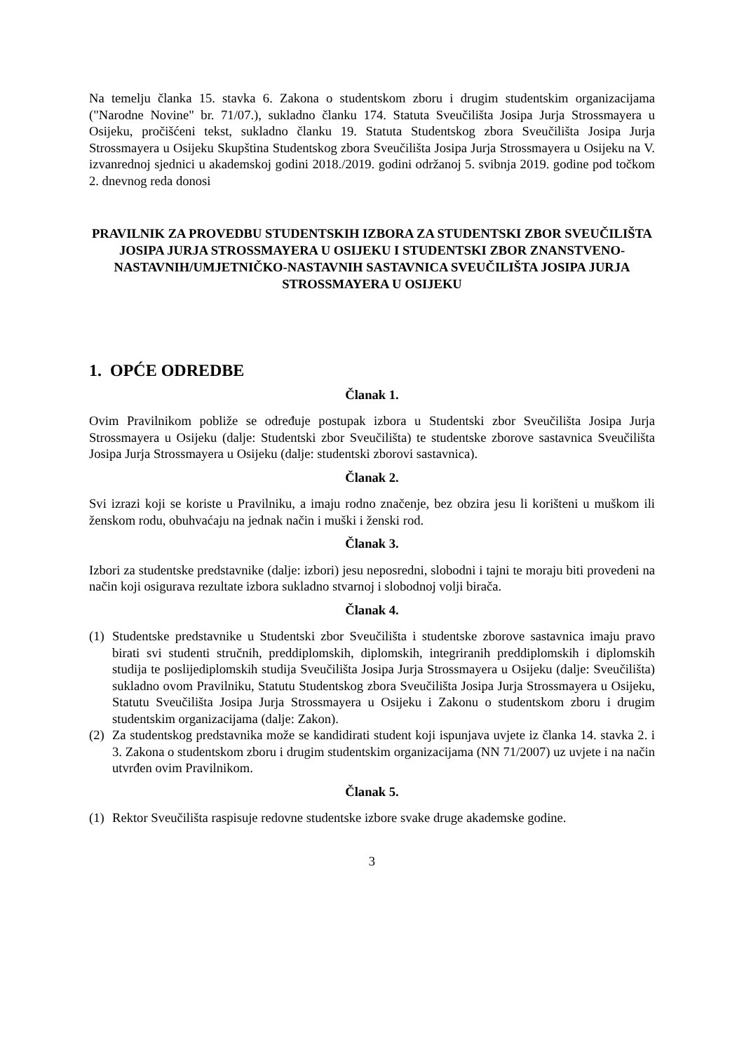Na temelju članka 15. stavka 6. Zakona o studentskom zboru i drugim studentskim organizacijama ("Narodne Novine" br. 71/07.), sukladno članku 174. Statuta Sveučilišta Josipa Jurja Strossmayera u Osijeku, pročišćeni tekst, sukladno članku 19. Statuta Studentskog zbora Sveučilišta Josipa Jurja Strossmayera u Osijeku Skupština Studentskog zbora Sveučilišta Josipa Jurja Strossmayera u Osijeku na V. izvanrednoj sjednici u akademskoj godini 2018./2019. godini održanoj 5. svibnja 2019. godine pod točkom 2. dnevnog reda donosi
PRAVILNIK ZA PROVEDBU STUDENTSKIH IZBORA ZA STUDENTSKI ZBOR SVEUČILIŠTA JOSIPA JURJA STROSSMAYERA U OSIJEKU I STUDENTSKI ZBOR ZNANSTVENO-NASTAVNIH/UMJETNIČKO-NASTAVNIH SASTAVNICA SVEUČILIŠTA JOSIPA JURJA STROSSMAYERA U OSIJEKU
1. OPĆE ODREDBE
Članak 1.
Ovim Pravilnikom pobliže se određuje postupak izbora u Studentski zbor Sveučilišta Josipa Jurja Strossmayera u Osijeku (dalje: Studentski zbor Sveučilišta) te studentske zborove sastavnica Sveučilišta Josipa Jurja Strossmayera u Osijeku (dalje: studentski zborovi sastavnica).
Članak 2.
Svi izrazi koji se koriste u Pravilniku, a imaju rodno značenje, bez obzira jesu li korišteni u muškom ili ženskom rodu, obuhvaćaju na jednak način i muški i ženski rod.
Članak 3.
Izbori za studentske predstavnike (dalje: izbori) jesu neposredni, slobodni i tajni te moraju biti provedeni na način koji osigurava rezultate izbora sukladno stvarnoj i slobodnoj volji birača.
Članak 4.
(1) Studentske predstavnike u Studentski zbor Sveučilišta i studentske zborove sastavnica imaju pravo birati svi studenti stručnih, preddiplomskih, diplomskih, integriranih preddiplomskih i diplomskih studija te poslijediplomskih studija Sveučilišta Josipa Jurja Strossmayera u Osijeku (dalje: Sveučilišta) sukladno ovom Pravilniku, Statutu Studentskog zbora Sveučilišta Josipa Jurja Strossmayera u Osijeku, Statutu Sveučilišta Josipa Jurja Strossmayera u Osijeku i Zakonu o studentskom zboru i drugim studentskim organizacijama (dalje: Zakon).
(2) Za studentskog predstavnika može se kandidirati student koji ispunjava uvjete iz članka 14. stavka 2. i 3. Zakona o studentskom zboru i drugim studentskim organizacijama (NN 71/2007) uz uvjete i na način utvrđen ovim Pravilnikom.
Članak 5.
(1) Rektor Sveučilišta raspisuje redovne studentske izbore svake druge akademske godine.
3